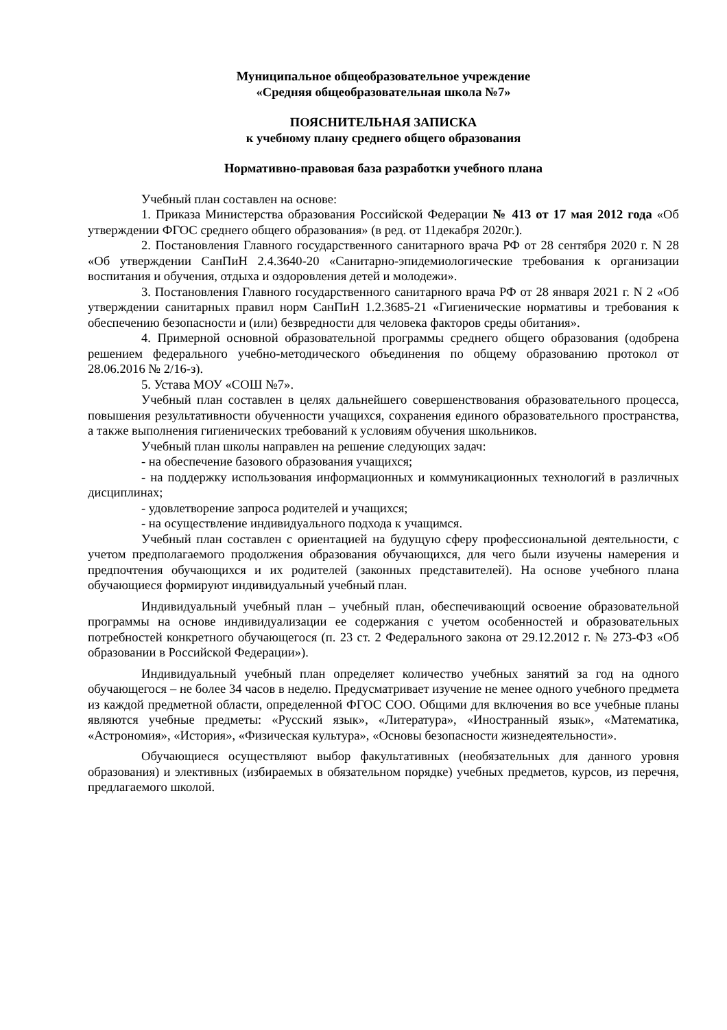Муниципальное общеобразовательное учреждение
«Средняя общеобразовательная школа №7»
ПОЯСНИТЕЛЬНАЯ ЗАПИСКА
к учебному плану среднего общего образования
Нормативно-правовая база разработки учебного плана
Учебный план составлен на основе:
1. Приказа Министерства образования Российской Федерации № 413 от 17 мая 2012 года «Об утверждении ФГОС среднего общего образования» (в ред. от 11декабря 2020г.).
2. Постановления Главного государственного санитарного врача РФ от 28 сентября 2020 г. N 28 «Об утверждении СанПиН 2.4.3640-20 «Санитарно-эпидемиологические требования к организации воспитания и обучения, отдыха и оздоровления детей и молодежи».
3. Постановления Главного государственного санитарного врача РФ от 28 января 2021 г. N 2 «Об утверждении санитарных правил норм СанПиН 1.2.3685-21 «Гигиенические нормативы и требования к обеспечению безопасности и (или) безвредности для человека факторов среды обитания».
4. Примерной основной образовательной программы среднего общего образования (одобрена решением федерального учебно-методического объединения по общему образованию протокол от 28.06.2016 № 2/16-з).
5. Устава МОУ «СОШ №7».
Учебный план составлен в целях дальнейшего совершенствования образовательного процесса, повышения результативности обученности учащихся, сохранения единого образовательного пространства, а также выполнения гигиенических требований к условиям обучения школьников.
Учебный план школы направлен на решение следующих задач:
- на обеспечение базового образования учащихся;
- на поддержку использования информационных и коммуникационных технологий в различных дисциплинах;
- удовлетворение запроса родителей и учащихся;
- на осуществление индивидуального подхода к учащимся.
Учебный план составлен с ориентацией на будущую сферу профессиональной деятельности, с учетом предполагаемого продолжения образования обучающихся, для чего были изучены намерения и предпочтения обучающихся и их родителей (законных представителей). На основе учебного плана обучающиеся формируют индивидуальный учебный план.
Индивидуальный учебный план – учебный план, обеспечивающий освоение образовательной программы на основе индивидуализации ее содержания с учетом особенностей и образовательных потребностей конкретного обучающегося (п. 23 ст. 2 Федерального закона от 29.12.2012 г. № 273-ФЗ «Об образовании в Российской Федерации»).
Индивидуальный учебный план определяет количество учебных занятий за год на одного обучающегося – не более 34 часов в неделю. Предусматривает изучение не менее одного учебного предмета из каждой предметной области, определенной ФГОС СОО. Общими для включения во все учебные планы являются учебные предметы: «Русский язык», «Литература», «Иностранный язык», «Математика, «Астрономия», «История», «Физическая культура», «Основы безопасности жизнедеятельности».
Обучающиеся осуществляют выбор факультативных (необязательных для данного уровня образования) и элективных (избираемых в обязательном порядке) учебных предметов, курсов, из перечня, предлагаемого школой.